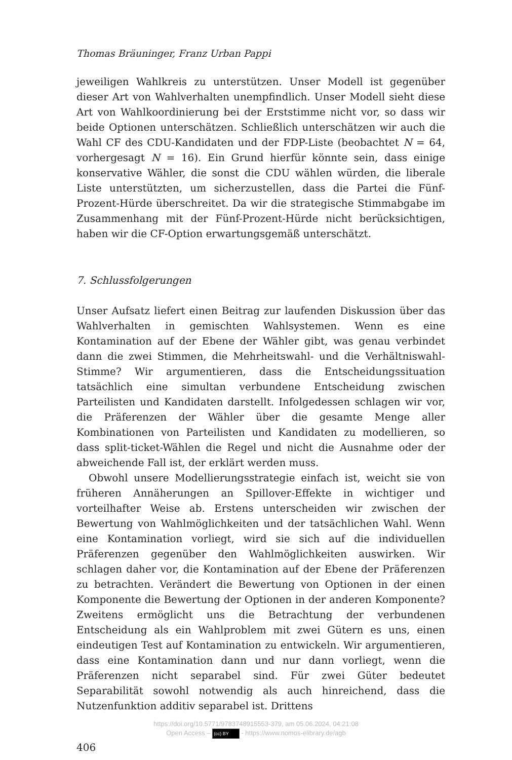Thomas Bräuninger, Franz Urban Pappi
jeweiligen Wahlkreis zu unterstützen. Unser Modell ist gegenüber dieser Art von Wahlverhalten unempfindlich. Unser Modell sieht diese Art von Wahlkoordinierung bei der Erststimme nicht vor, so dass wir beide Optionen unterschätzen. Schließlich unterschätzen wir auch die Wahl CF des CDU-Kandidaten und der FDP-Liste (beobachtet N = 64, vorhergesagt N = 16). Ein Grund hierfür könnte sein, dass einige konservative Wähler, die sonst die CDU wählen würden, die liberale Liste unterstützten, um sicherzustellen, dass die Partei die Fünf-Prozent-Hürde überschreitet. Da wir die strategische Stimmabgabe im Zusammenhang mit der Fünf-Prozent-Hürde nicht berücksichtigen, haben wir die CF-Option erwartungsgemäß unterschätzt.
7. Schlussfolgerungen
Unser Aufsatz liefert einen Beitrag zur laufenden Diskussion über das Wahlverhalten in gemischten Wahlsystemen. Wenn es eine Kontamination auf der Ebene der Wähler gibt, was genau verbindet dann die zwei Stimmen, die Mehrheitswahl- und die Verhältniswahl-Stimme? Wir argumentieren, dass die Entscheidungssituation tatsächlich eine simultan verbundene Entscheidung zwischen Parteilisten und Kandidaten darstellt. Infolgedessen schlagen wir vor, die Präferenzen der Wähler über die gesamte Menge aller Kombinationen von Parteilisten und Kandidaten zu modellieren, so dass split-ticket-Wählen die Regel und nicht die Ausnahme oder der abweichende Fall ist, der erklärt werden muss.
Obwohl unsere Modellierungsstrategie einfach ist, weicht sie von früheren Annäherungen an Spillover-Effekte in wichtiger und vorteilhafter Weise ab. Erstens unterscheiden wir zwischen der Bewertung von Wahlmöglichkeiten und der tatsächlichen Wahl. Wenn eine Kontamination vorliegt, wird sie sich auf die individuellen Präferenzen gegenüber den Wahlmöglichkeiten auswirken. Wir schlagen daher vor, die Kontamination auf der Ebene der Präferenzen zu betrachten. Verändert die Bewertung von Optionen in der einen Komponente die Bewertung der Optionen in der anderen Komponente? Zweitens ermöglicht uns die Betrachtung der verbundenen Entscheidung als ein Wahlproblem mit zwei Gütern es uns, einen eindeutigen Test auf Kontamination zu entwickeln. Wir argumentieren, dass eine Kontamination dann und nur dann vorliegt, wenn die Präferenzen nicht separabel sind. Für zwei Güter bedeutet Separabilität sowohl notwendig als auch hinreichend, dass die Nutzenfunktion additiv separabel ist. Drittens
406
https://doi.org/10.5771/9783748915553-379, am 05.06.2024, 04:21:08
Open Access – (cc) BY - https://www.nomos-elibrary.de/agb